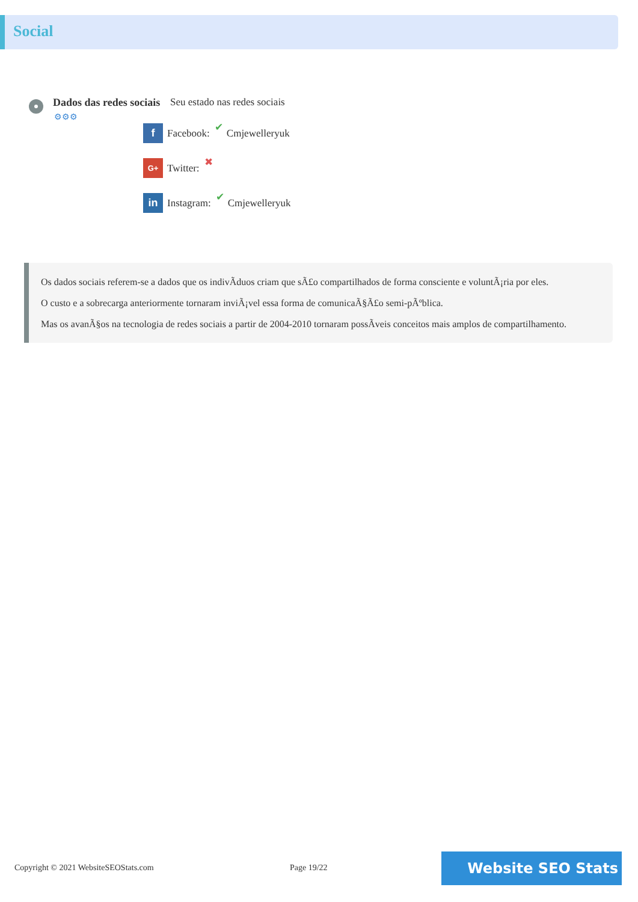Social
Dados das redes sociais
⚙⚙⚙
Seu estado nas redes sociais
f
Facebook: ✔ Cmjewelleryuk
G+
Twitter: ✖
in
Instagram: ✔ Cmjewelleryuk
Os dados sociais referem-se a dados que os indivÃduos criam que sÃ£o compartilhados de forma consciente e voluntÃ¡ria por eles.
O custo e a sobrecarga anteriormente tornaram inviÃ¡vel essa forma de comunicaÃ§Ã£o semi-pÃºblica.
Mas os avanÃ§os na tecnologia de redes sociais a partir de 2004-2010 tornaram possÃveis conceitos mais amplos de compartilhamento.
Copyright © 2021 WebsiteSEOStats.com
Page 19/22 Website SEO Stats